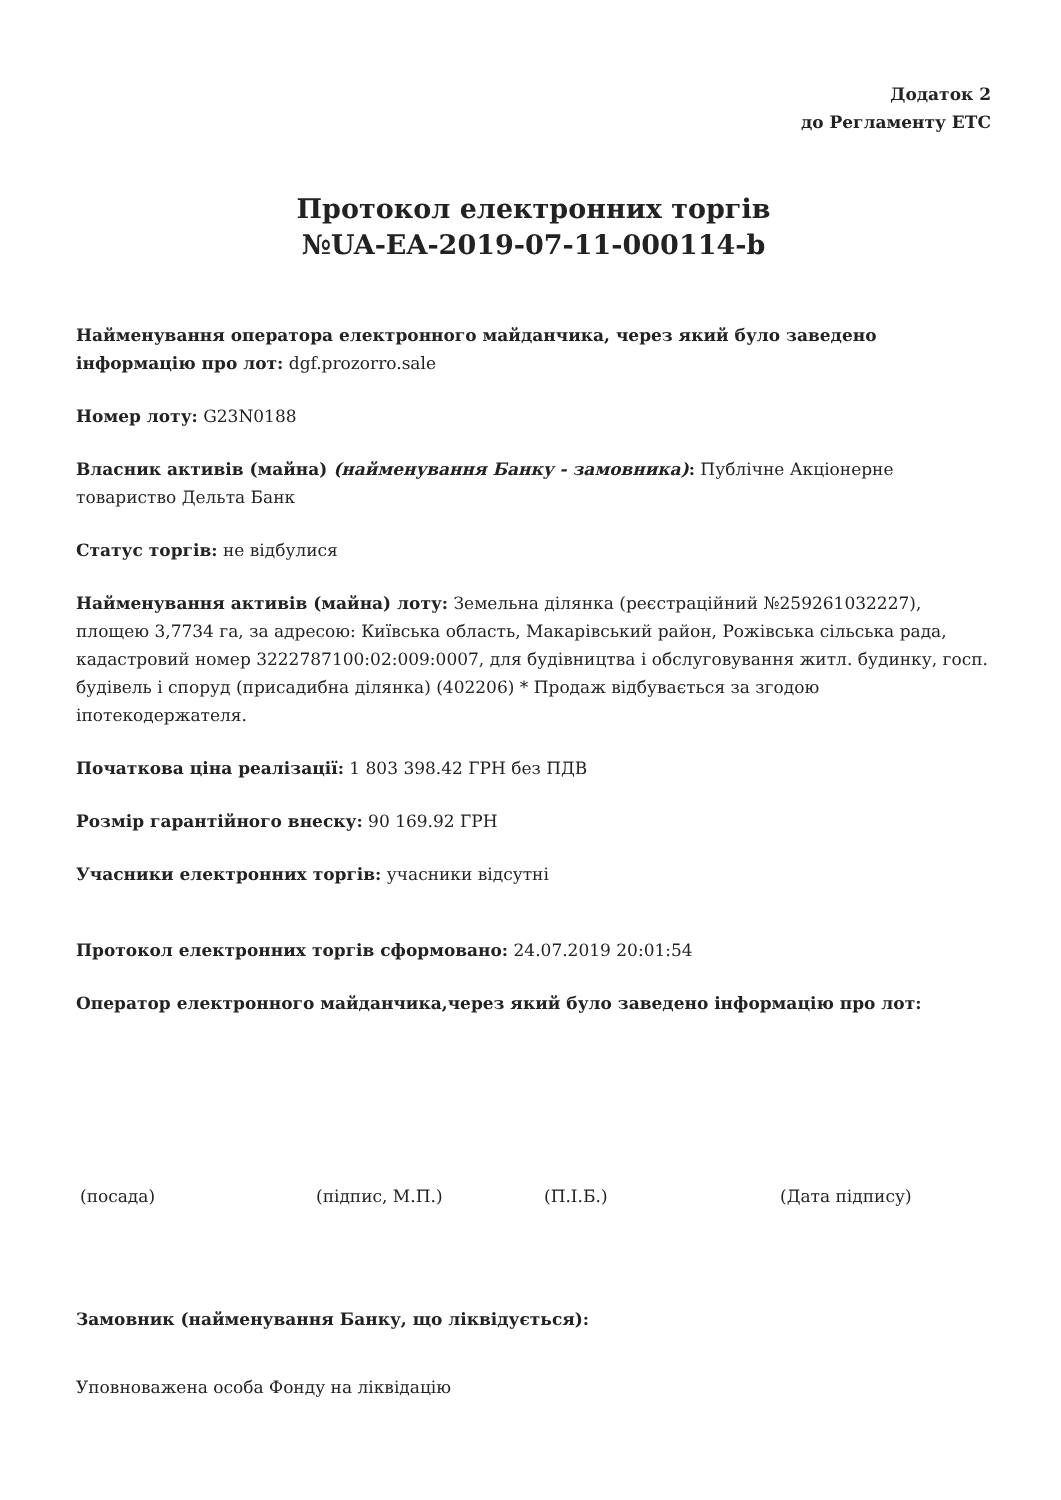Додаток 2
до Регламенту ЕТС
Протокол електронних торгів
№UA-EA-2019-07-11-000114-b
Найменування оператора електронного майданчика, через який було заведено інформацію про лот: dgf.prozorro.sale
Номер лоту: G23N0188
Власник активів (майна) (найменування Банку - замовника): Публічне Акціонерне товариство Дельта Банк
Статус торгів: не відбулися
Найменування активів (майна) лоту: Земельна ділянка (реєстраційний №259261032227), площею 3,7734 га, за адресою: Київська область, Макарівський район, Рожівська сільська рада, кадастровий номер 3222787100:02:009:0007, для будівництва і обслуговування житл. будинку, госп. будівель і споруд (присадибна ділянка) (402206) * Продаж відбувається за згодою іпотекодержателя.
Початкова ціна реалізації: 1 803 398.42 ГРН без ПДВ
Розмір гарантійного внеску: 90 169.92 ГРН
Учасники електронних торгів: учасники відсутні
Протокол електронних торгів сформовано: 24.07.2019 20:01:54
Оператор електронного майданчика,через який було заведено інформацію про лот:
(посада) (підпис, М.П.) (П.І.Б.) (Дата підпису)
Замовник (найменування Банку, що ліквідується):
Уповноважена особа Фонду на ліквідацію